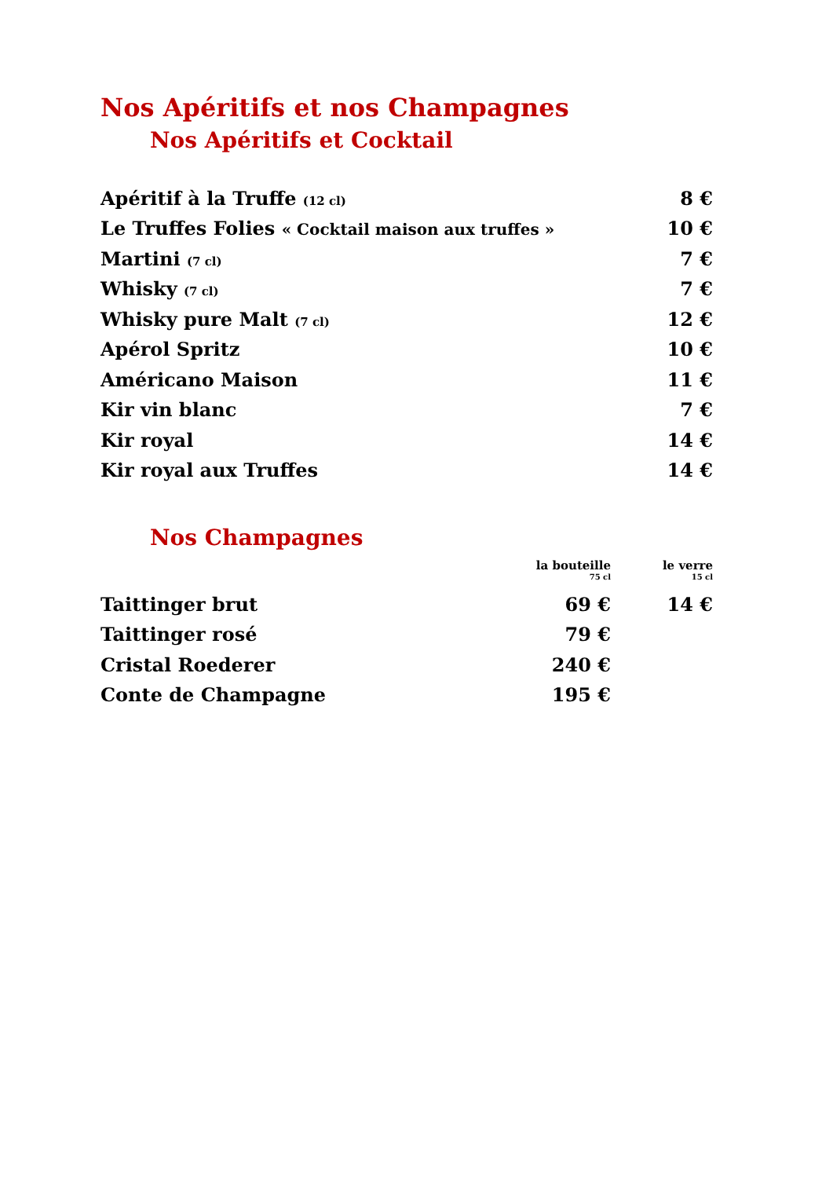Nos Apéritifs et nos Champagnes
Nos Apéritifs et Cocktail
| Apéritif à la Truffe (12 cl) | 8 € |
| Le Truffes Folies « Cocktail maison aux truffes » | 10 € |
| Martini (7 cl) | 7 € |
| Whisky (7 cl) | 7 € |
| Whisky pure Malt (7 cl) | 12 € |
| Apérol Spritz | 10 € |
| Américano Maison | 11 € |
| Kir vin blanc | 7 € |
| Kir royal | 14 € |
| Kir royal aux Truffes | 14 € |
Nos Champagnes
| | la bouteille 75 cl | le verre 15 cl |
| --- | --- | --- |
| Taittinger brut | 69 € | 14 € |
| Taittinger rosé | 79 € | |
| Cristal Roederer | 240 € | |
| Conte de Champagne | 195 € | |